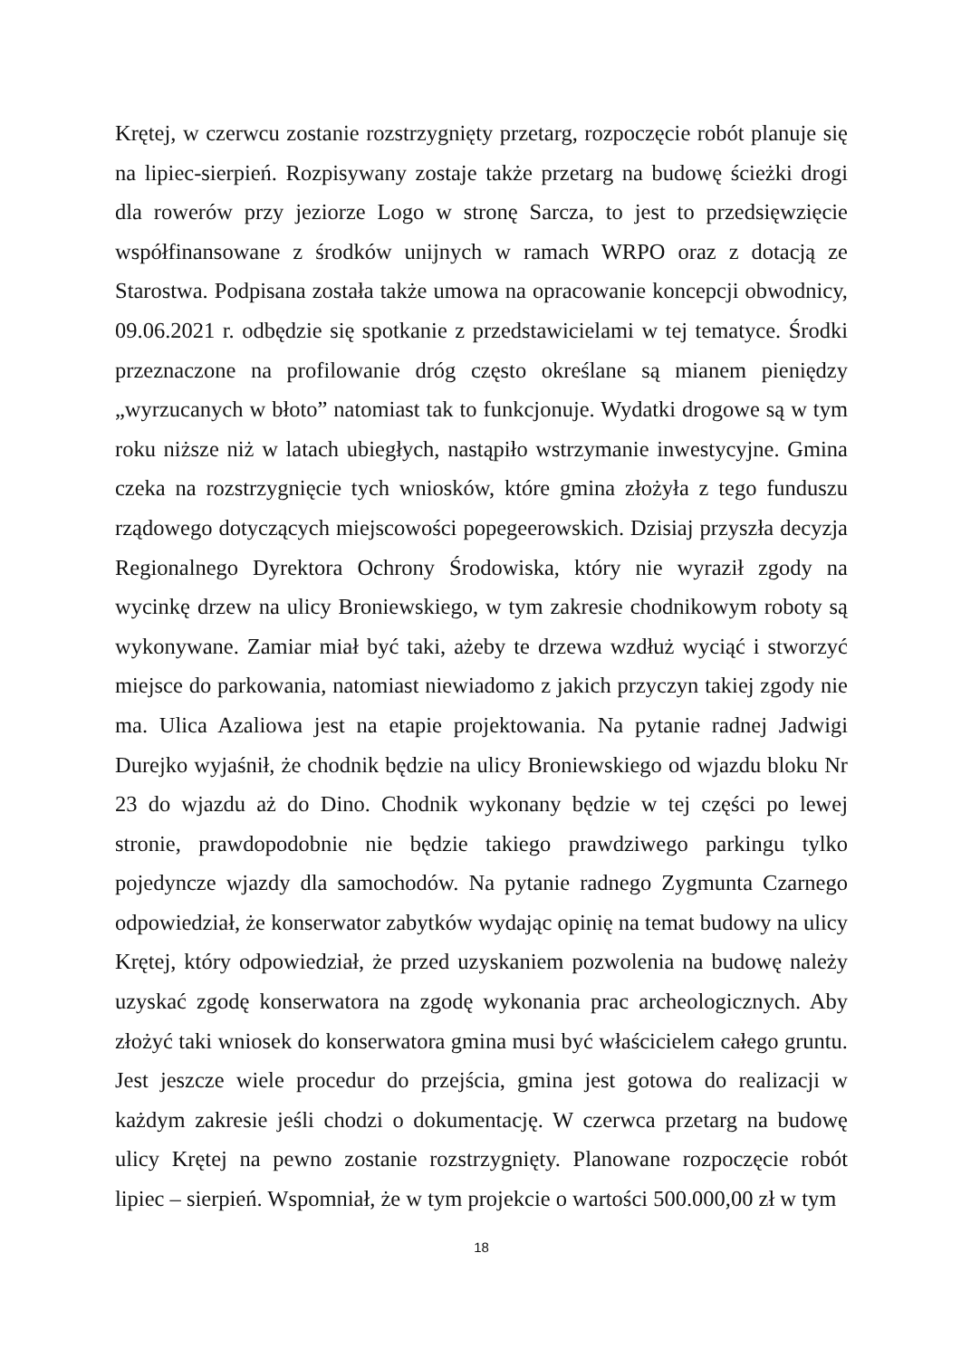Krętej, w czerwcu zostanie rozstrzygnięty przetarg, rozpoczęcie robót planuje się na lipiec-sierpień. Rozpisywany zostaje także przetarg na budowę ścieżki drogi dla rowerów przy jeziorze Logo w stronę Sarcza, to jest to przedsięwzięcie współfinansowane z środków unijnych w ramach WRPO oraz z dotacją ze Starostwa. Podpisana została także umowa na opracowanie koncepcji obwodnicy, 09.06.2021 r. odbędzie się spotkanie z przedstawicielami w tej tematyce. Środki przeznaczone na profilowanie dróg często określane są mianem pieniędzy „wyrzucanych w błoto” natomiast tak to funkcjonuje. Wydatki drogowe są w tym roku niższe niż w latach ubiegłych, nastąpiło wstrzymanie inwestycyjne. Gmina czeka na rozstrzygnięcie tych wniosków, które gmina złożyła z tego funduszu rządowego dotyczących miejscowości popegeerowskich. Dzisiaj przyszła decyzja Regionalnego Dyrektora Ochrony Środowiska, który nie wyraził zgody na wycinkę drzew na ulicy Broniewskiego, w tym zakresie chodnikowym roboty są wykonywane. Zamiar miał być taki, ażeby te drzewa wzdłuż wyciąć i stworzyć miejsce do parkowania, natomiast niewiadomo z jakich przyczyn takiej zgody nie ma. Ulica Azaliowa jest na etapie projektowania. Na pytanie radnej Jadwigi Durejko wyjaśnił, że chodnik będzie na ulicy Broniewskiego od wjazdu bloku Nr 23 do wjazdu aż do Dino. Chodnik wykonany będzie w tej części po lewej stronie, prawdopodobnie nie będzie takiego prawdziwego parkingu tylko pojedyncze wjazdy dla samochodów. Na pytanie radnego Zygmunta Czarnego odpowiedział, że konserwator zabytków wydając opinię na temat budowy na ulicy Krętej, który odpowiedział, że przed uzyskaniem pozwolenia na budowę należy uzyskać zgodę konserwatora na zgodę wykonania prac archeologicznych. Aby złożyć taki wniosek do konserwatora gmina musi być właścicielem całego gruntu. Jest jeszcze wiele procedur do przejścia, gmina jest gotowa do realizacji w każdym zakresie jeśli chodzi o dokumentację. W czerwca przetarg na budowę ulicy Krętej na pewno zostanie rozstrzygnięty. Planowane rozpoczęcie robót lipiec – sierpień. Wspomniał, że w tym projekcie o wartości 500.000,00 zł w tym
18